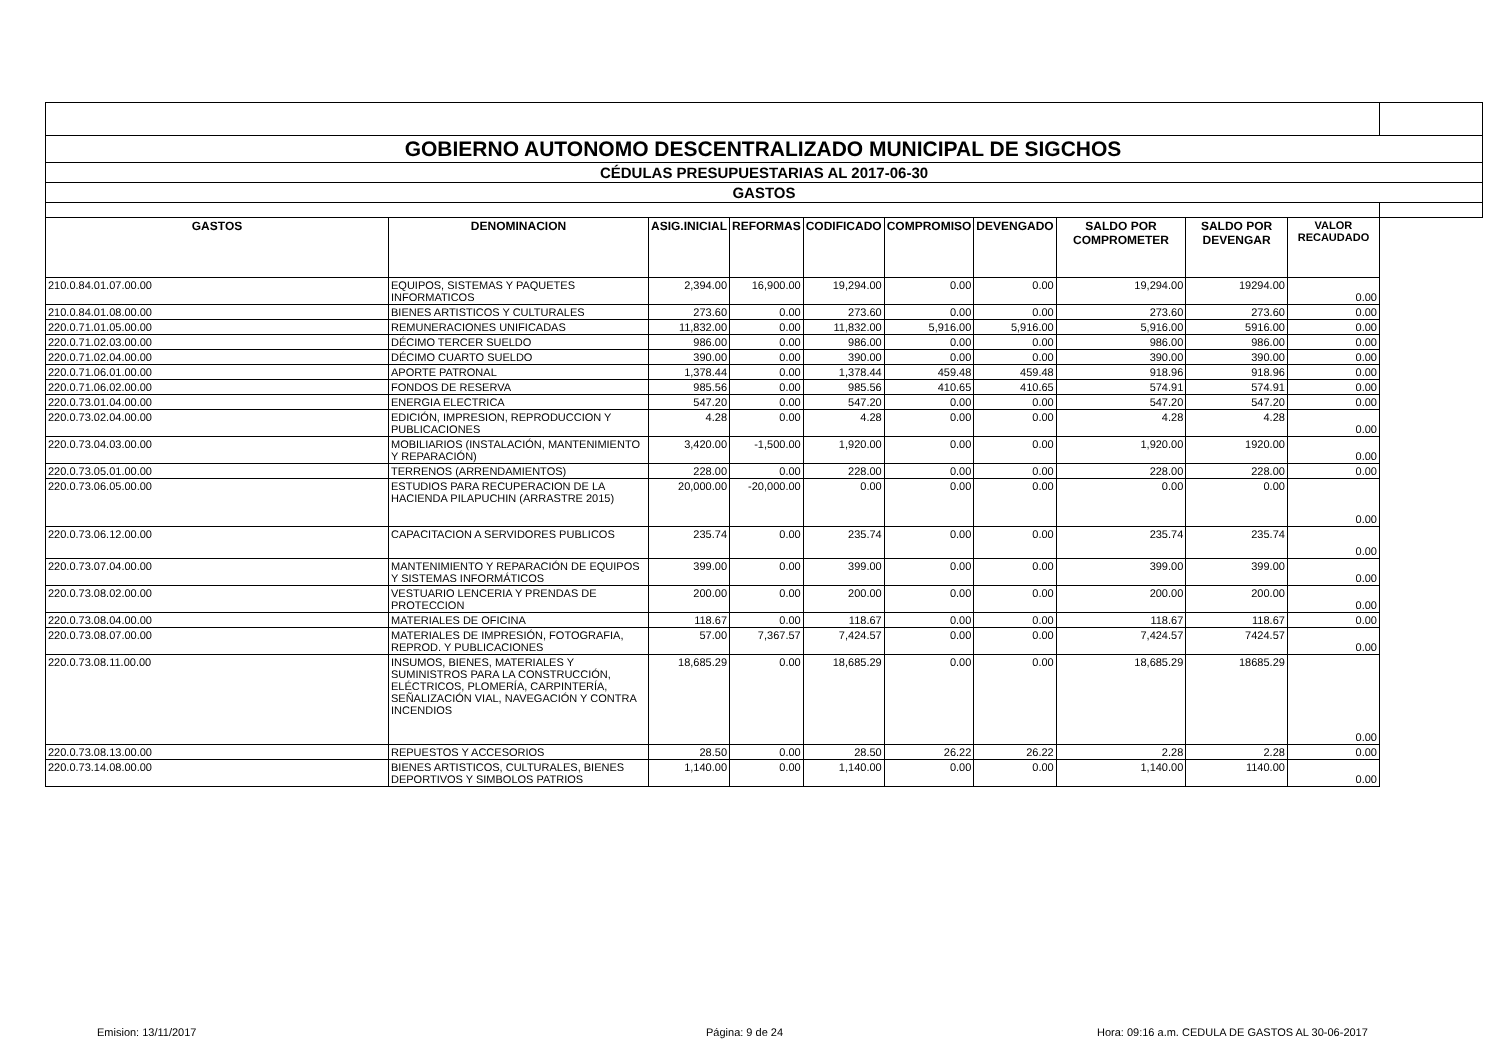| GOBIERNO AUTONOMO DESCENTRALIZADO MUNICIPAL DE SIGCHOS | | | | | | | | | | |
| CÉDULAS PRESUPUESTARIAS AL 2017-06-30 | | | | | | | | | | |
| GASTOS | | | | | | | | | | |
| GASTOS | DENOMINACION | ASIG.INICIAL | REFORMAS | CODIFICADO | COMPROMISO | DEVENGADO | SALDO POR COMPROMETER | SALDO POR DEVENGAR | VALOR RECAUDADO | |
| 210.0.84.01.07.00.00 | EQUIPOS, SISTEMAS Y PAQUETES INFORMATICOS | 2,394.00 | 16,900.00 | 19,294.00 | 0.00 | 0.00 | 19,294.00 | 19294.00 | 0.00 | |
| 210.0.84.01.08.00.00 | BIENES ARTISTICOS Y CULTURALES | 273.60 | 0.00 | 273.60 | 0.00 | 0.00 | 273.60 | 273.60 | 0.00 | |
| 220.0.71.01.05.00.00 | REMUNERACIONES UNIFICADAS | 11,832.00 | 0.00 | 11,832.00 | 5,916.00 | 5,916.00 | 5,916.00 | 5916.00 | 0.00 | |
| 220.0.71.02.03.00.00 | DÉCIMO TERCER SUELDO | 986.00 | 0.00 | 986.00 | 0.00 | 0.00 | 986.00 | 986.00 | 0.00 | |
| 220.0.71.02.04.00.00 | DÉCIMO CUARTO SUELDO | 390.00 | 0.00 | 390.00 | 0.00 | 0.00 | 390.00 | 390.00 | 0.00 | |
| 220.0.71.06.01.00.00 | APORTE PATRONAL | 1,378.44 | 0.00 | 1,378.44 | 459.48 | 459.48 | 918.96 | 918.96 | 0.00 | |
| 220.0.71.06.02.00.00 | FONDOS DE RESERVA | 985.56 | 0.00 | 985.56 | 410.65 | 410.65 | 574.91 | 574.91 | 0.00 | |
| 220.0.73.01.04.00.00 | ENERGIA ELECTRICA | 547.20 | 0.00 | 547.20 | 0.00 | 0.00 | 547.20 | 547.20 | 0.00 | |
| 220.0.73.02.04.00.00 | EDICIÓN, IMPRESION, REPRODUCCION Y PUBLICACIONES | 4.28 | 0.00 | 4.28 | 0.00 | 0.00 | 4.28 | 4.28 | 0.00 | |
| 220.0.73.04.03.00.00 | MOBILIARIOS (INSTALACIÓN, MANTENIMIENTO Y REPARACIÓN) | 3,420.00 | -1,500.00 | 1,920.00 | 0.00 | 0.00 | 1,920.00 | 1920.00 | 0.00 | |
| 220.0.73.05.01.00.00 | TERRENOS (ARRENDAMIENTOS) | 228.00 | 0.00 | 228.00 | 0.00 | 0.00 | 228.00 | 228.00 | 0.00 | |
| 220.0.73.06.05.00.00 | ESTUDIOS PARA RECUPERACION DE LA HACIENDA PILAPUCHIN (ARRASTRE 2015) | 20,000.00 | -20,000.00 | 0.00 | 0.00 | 0.00 | 0.00 | 0.00 | 0.00 | |
| 220.0.73.06.12.00.00 | CAPACITACION A SERVIDORES PUBLICOS | 235.74 | 0.00 | 235.74 | 0.00 | 0.00 | 235.74 | 235.74 | 0.00 | |
| 220.0.73.07.04.00.00 | MANTENIMIENTO Y REPARACIÓN DE EQUIPOS Y SISTEMAS INFORMÁTICOS | 399.00 | 0.00 | 399.00 | 0.00 | 0.00 | 399.00 | 399.00 | 0.00 | |
| 220.0.73.08.02.00.00 | VESTUARIO LENCERIA Y PRENDAS DE PROTECCION | 200.00 | 0.00 | 200.00 | 0.00 | 0.00 | 200.00 | 200.00 | 0.00 | |
| 220.0.73.08.04.00.00 | MATERIALES DE OFICINA | 118.67 | 0.00 | 118.67 | 0.00 | 0.00 | 118.67 | 118.67 | 0.00 | |
| 220.0.73.08.07.00.00 | MATERIALES DE IMPRESIÓN, FOTOGRAFIA, REPROD. Y PUBLICACIONES | 57.00 | 7,367.57 | 7,424.57 | 0.00 | 0.00 | 7,424.57 | 7424.57 | 0.00 | |
| 220.0.73.08.11.00.00 | INSUMOS, BIENES, MATERIALES Y SUMINISTROS PARA LA CONSTRUCCIÓN, ELÉCTRICOS, PLOMERÍA, CARPINTERÍA, SEÑALIZACIÓN VIAL, NAVEGACIÓN Y CONTRA INCENDIOS | 18,685.29 | 0.00 | 18,685.29 | 0.00 | 0.00 | 18,685.29 | 18685.29 | 0.00 | |
| 220.0.73.08.13.00.00 | REPUESTOS Y ACCESORIOS | 28.50 | 0.00 | 28.50 | 26.22 | 26.22 | 2.28 | 2.28 | 0.00 | |
| 220.0.73.14.08.00.00 | BIENES ARTISTICOS, CULTURALES, BIENES DEPORTIVOS Y SIMBOLOS PATRIOS | 1,140.00 | 0.00 | 1,140.00 | 0.00 | 0.00 | 1,140.00 | 1140.00 | 0.00 | |
Emision: 13/11/2017 Página: 9 de 24
Hora: 09:16 a.m. CEDULA DE GASTOS AL 30-06-2017